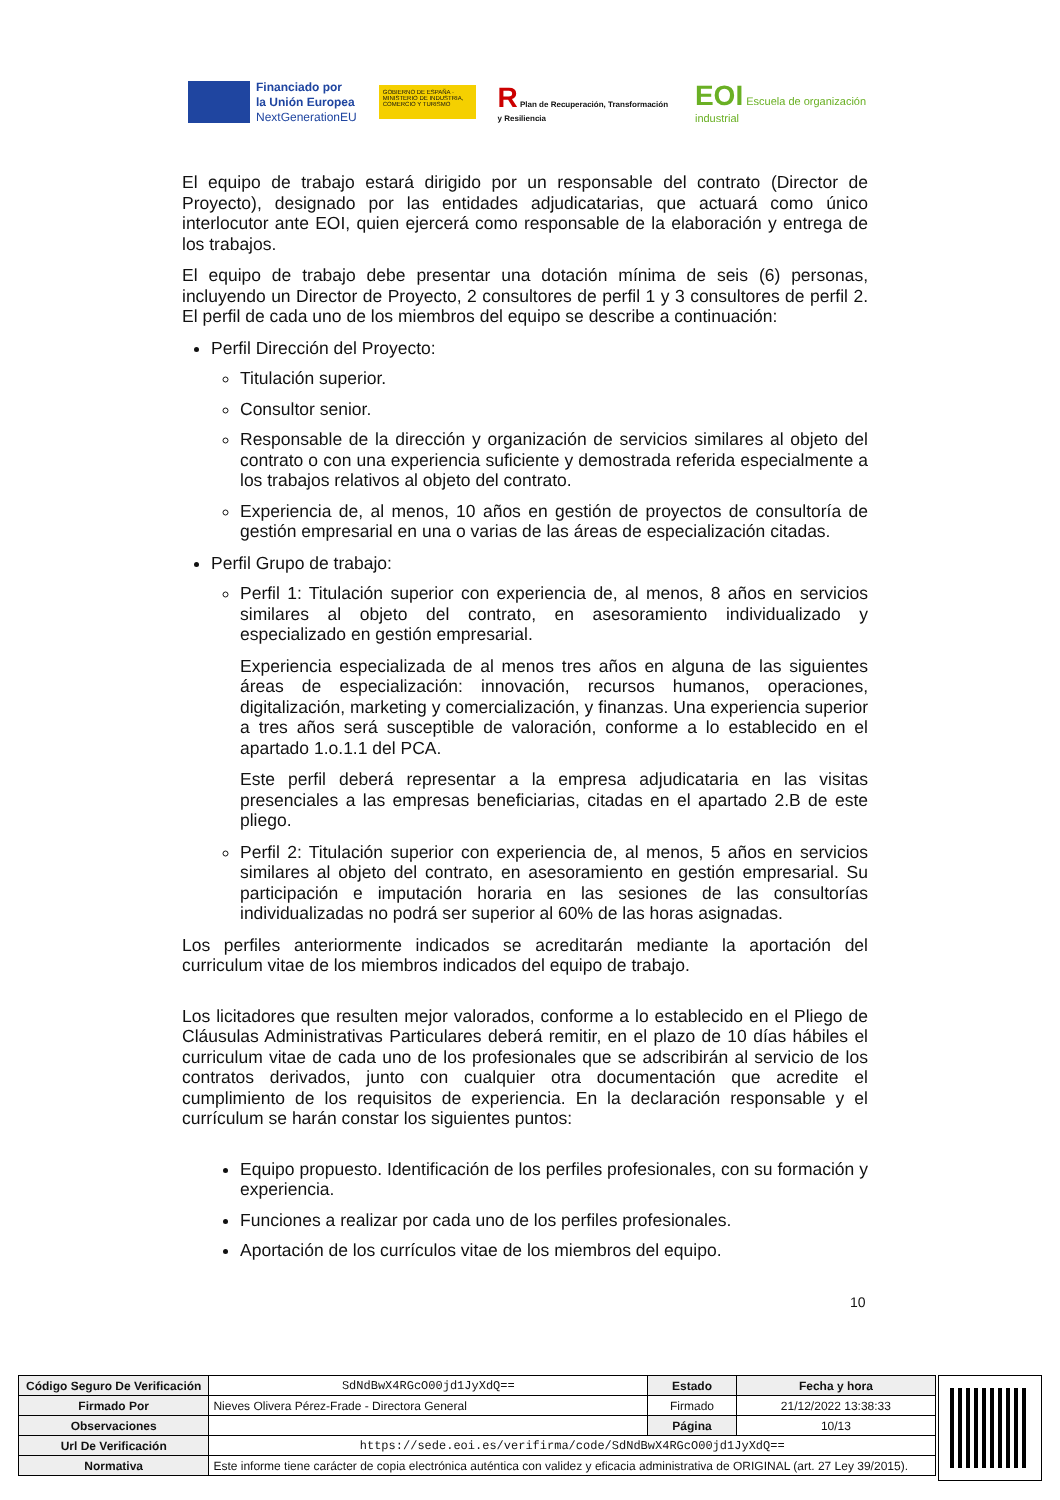Financiado por
la Unión Europea
NextGenerationEU
GOBIERNO DE ESPAÑA · MINISTERIO DE INDUSTRIA, COMERCIO Y TURISMO
R Plan de Recuperación, Transformación y Resiliencia
EOI Escuela de organización industrial
El equipo de trabajo estará dirigido por un responsable del contrato (Director de Proyecto), designado por las entidades adjudicatarias, que actuará como único interlocutor ante EOI, quien ejercerá como responsable de la elaboración y entrega de los trabajos.
El equipo de trabajo debe presentar una dotación mínima de seis (6) personas, incluyendo un Director de Proyecto, 2 consultores de perfil 1 y 3 consultores de perfil 2. El perfil de cada uno de los miembros del equipo se describe a continuación:
Perfil Dirección del Proyecto:
Titulación superior.
Consultor senior.
Responsable de la dirección y organización de servicios similares al objeto del contrato o con una experiencia suficiente y demostrada referida especialmente a los trabajos relativos al objeto del contrato.
Experiencia de, al menos, 10 años en gestión de proyectos de consultoría de gestión empresarial en una o varias de las áreas de especialización citadas.
Perfil Grupo de trabajo:
Perfil 1: Titulación superior con experiencia de, al menos, 8 años en servicios similares al objeto del contrato, en asesoramiento individualizado y especializado en gestión empresarial.
Experiencia especializada de al menos tres años en alguna de las siguientes áreas de especialización: innovación, recursos humanos, operaciones, digitalización, marketing y comercialización, y finanzas. Una experiencia superior a tres años será susceptible de valoración, conforme a lo establecido en el apartado 1.o.1.1 del PCA.
Este perfil deberá representar a la empresa adjudicataria en las visitas presenciales a las empresas beneficiarias, citadas en el apartado 2.B de este pliego.
Perfil 2: Titulación superior con experiencia de, al menos, 5 años en servicios similares al objeto del contrato, en asesoramiento en gestión empresarial. Su participación e imputación horaria en las sesiones de las consultorías individualizadas no podrá ser superior al 60% de las horas asignadas.
Los perfiles anteriormente indicados se acreditarán mediante la aportación del curriculum vitae de los miembros indicados del equipo de trabajo.
Los licitadores que resulten mejor valorados, conforme a lo establecido en el Pliego de Cláusulas Administrativas Particulares deberá remitir, en el plazo de 10 días hábiles el curriculum vitae de cada uno de los profesionales que se adscribirán al servicio de los contratos derivados, junto con cualquier otra documentación que acredite el cumplimiento de los requisitos de experiencia. En la declaración responsable y el currículum se harán constar los siguientes puntos:
Equipo propuesto. Identificación de los perfiles profesionales, con su formación y experiencia.
Funciones a realizar por cada uno de los perfiles profesionales.
Aportación de los currículos vitae de los miembros del equipo.
10
| Código Seguro De Verificación | SdNdBwX4RGcO00jd1JyXdQ== | Estado | Fecha y hora |
| Firmado Por | Nieves Olivera Pérez-Frade - Directora General | Firmado | 21/12/2022 13:38:33 |
| Observaciones | | Página | 10/13 |
| Url De Verificación | https://sede.eoi.es/verifirma/code/SdNdBwX4RGcO00jd1JyXdQ== | | |
| Normativa | Este informe tiene carácter de copia electrónica auténtica con validez y eficacia administrativa de ORIGINAL (art. 27 Ley 39/2015). | | |